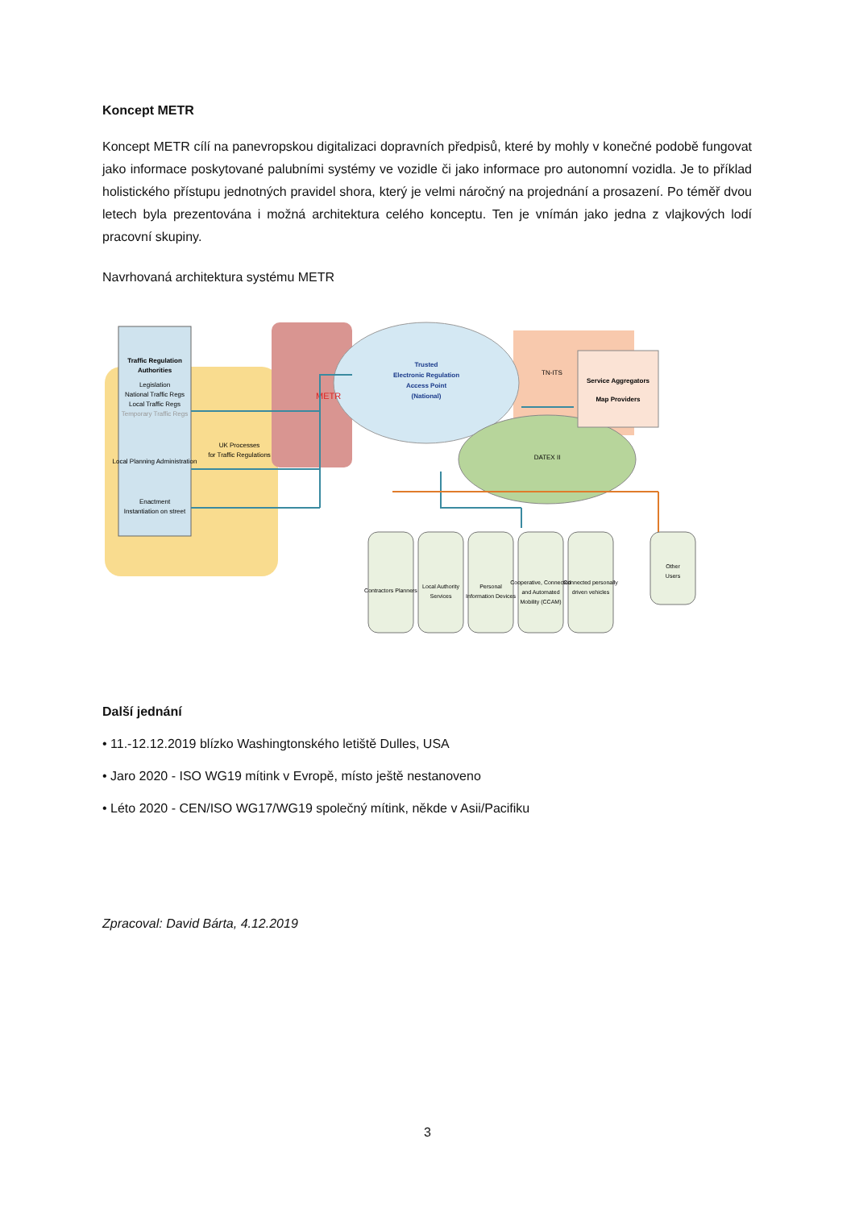Koncept METR
Koncept METR cílí na panevropskou digitalizaci dopravních předpisů, které by mohly v konečné podobě fungovat jako informace poskytované palubními systémy ve vozidle či jako informace pro autonomní vozidla. Je to příklad holistického přístupu jednotných pravidel shora, který je velmi náročný na projednání a prosazení. Po téměř dvou letech byla prezentována i možná architektura celého konceptu. Ten je vnímán jako jedna z vlajkových lodí pracovní skupiny.
Navrhovaná architektura systému METR
Traffic Regulation
Authorities
Legislation
National Traffic Regs
Local Traffic Regs
Temporary Traffic Regs
Local Planning Administration
Enactment
Instantiation on street
UK Processes
for Traffic Regulations
METR
Trusted
Electronic Regulation
Access Point
(National)
TN-ITS
Service Aggregators
Map Providers
DATEX II
Contractors Planners
Local Authority
Services
Personal
Information Devices
Cooperative, Connected
and Automated
Mobility (CCAM)
Connected personally
driven vehicles
Other
Users
Další jednání
• 11.-12.12.2019 blízko Washingtonského letiště Dulles, USA
• Jaro 2020 - ISO WG19 mítink v Evropě, místo ještě nestanoveno
• Léto 2020 - CEN/ISO WG17/WG19 společný mítink, někde v Asii/Pacifiku
Zpracoval: David Bárta, 4.12.2019
3